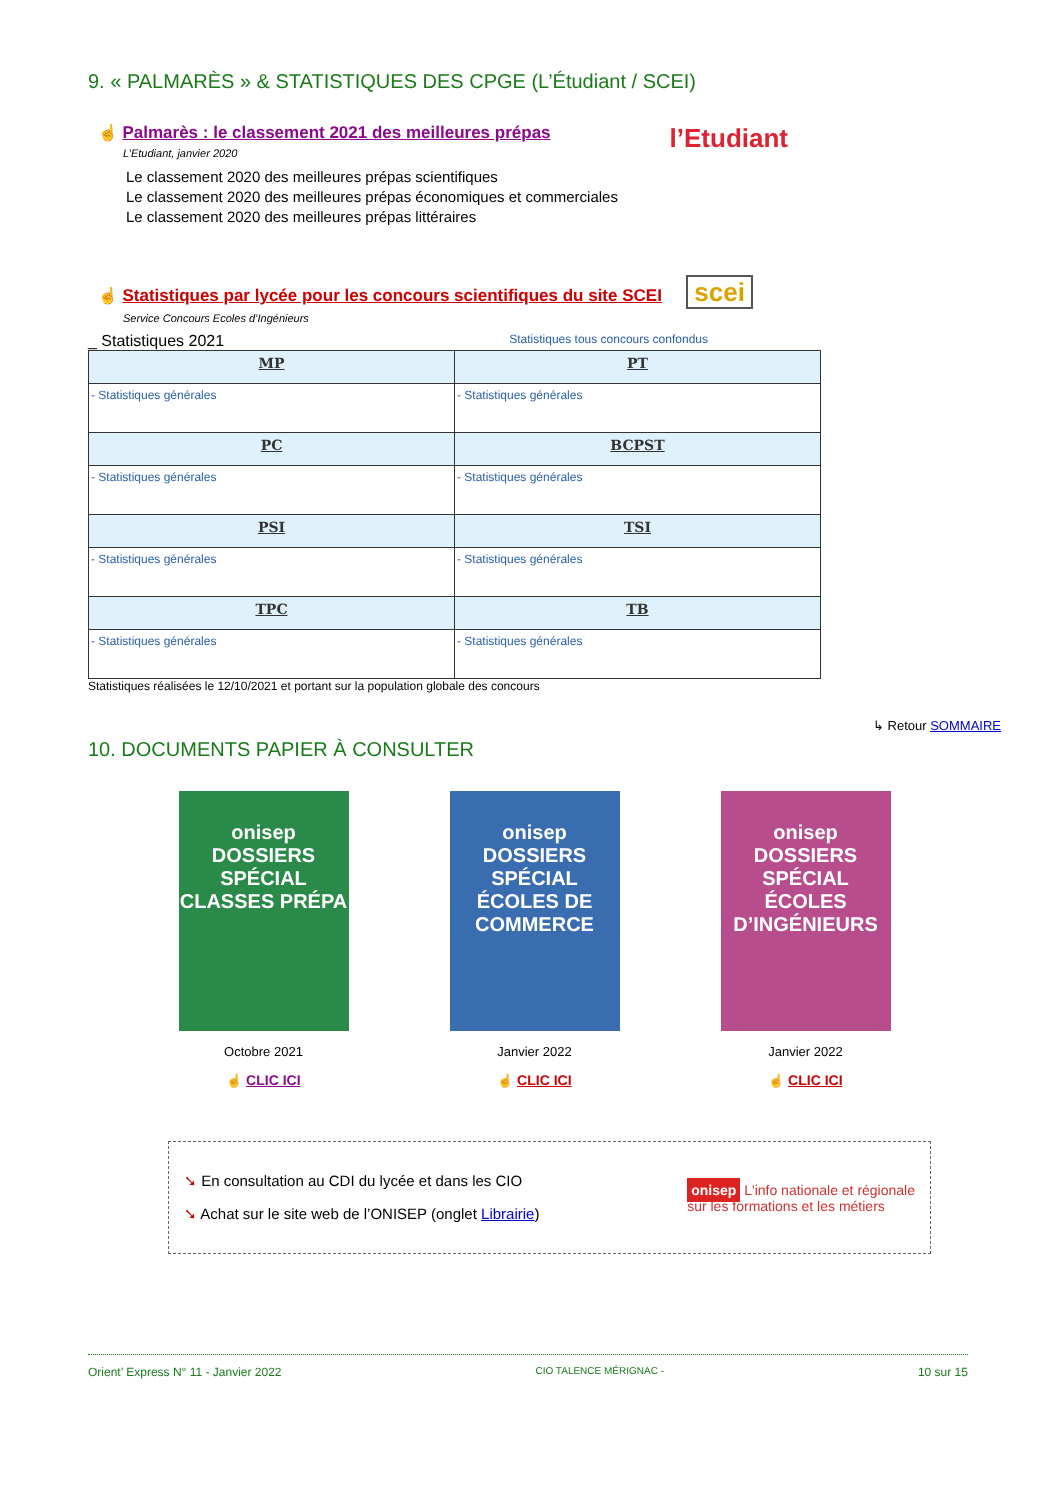9. « PALMARÈS » & STATISTIQUES DES CPGE (L’Étudiant / SCEI)
☝ Palmarès : le classement 2021 des meilleures prépas
L’Etudiant, janvier 2020
Le classement 2020 des meilleures prépas scientifiques
Le classement 2020 des meilleures prépas économiques et commerciales
Le classement 2020 des meilleures prépas littéraires
l’Etudiant
☝ Statistiques par lycée pour les concours scientifiques du site SCEI scei
Service Concours Ecoles d’Ingénieurs
_ Statistiques 2021 Statistiques tous concours confondus
| MP | PT |
| - Statistiques générales | - Statistiques générales |
| PC | BCPST |
| - Statistiques générales | - Statistiques générales |
| PSI | TSI |
| - Statistiques générales | - Statistiques générales |
| TPC | TB |
| - Statistiques générales | - Statistiques générales |
Statistiques réalisées le 12/10/2021 et portant sur la population globale des concours
↳ Retour SOMMAIRE
10. DOCUMENTS PAPIER À CONSULTER
onisep DOSSIERS
SPÉCIAL
CLASSES PRÉPA
Octobre 2021
☝ CLIC ICI
onisep DOSSIERS
SPÉCIAL
ÉCOLES DE COMMERCE
Janvier 2022
☝ CLIC ICI
onisep DOSSIERS
SPÉCIAL
ÉCOLES D’INGÉNIEURS
Janvier 2022
☝ CLIC ICI
➘ En consultation au CDI du lycée et dans les CIO
➘ Achat sur le site web de l’ONISEP (onglet Librairie)
onisep L'info nationale et régionale
sur les formations et les métiers
Orient’ Express N° 11 - Janvier 2022 CIO TALENCE MÉRIGNAC - 10 sur 15